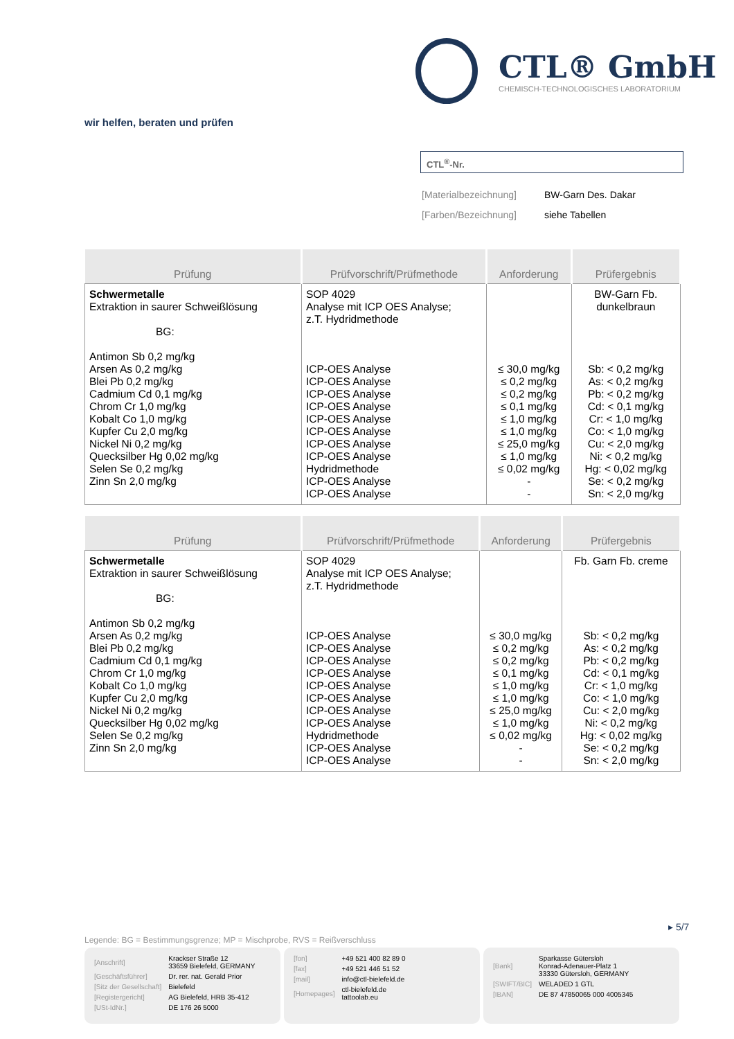CTL® GmbH
CHEMISCH-TECHNOLOGISCHES LABORATORIUM
wir helfen, beraten und prüfen
CTL<sup>®</sup>-Nr.
| [Materialbezeichnung] | BW-Garn Des. Dakar |
| [Farben/Bezeichnung] | siehe Tabellen |
| Prüfung | Prüfvorschrift/Prüfmethode | Anforderung | Prüfergebnis |
| --- | --- | --- | --- |
| Schwermetalle Extraktion in saurer Schweißlösung BG: Antimon Sb 0,2 mg/kg Arsen As 0,2 mg/kg Blei Pb 0,2 mg/kg Cadmium Cd 0,1 mg/kg Chrom Cr 1,0 mg/kg Kobalt Co 1,0 mg/kg Kupfer Cu 2,0 mg/kg Nickel Ni 0,2 mg/kg Quecksilber Hg 0,02 mg/kg Selen Se 0,2 mg/kg Zinn Sn 2,0 mg/kg | SOP 4029 Analyse mit ICP OES Analyse; z.T. Hydridmethode ICP-OES Analyse ICP-OES Analyse ICP-OES Analyse ICP-OES Analyse ICP-OES Analyse ICP-OES Analyse ICP-OES Analyse ICP-OES Analyse Hydridmethode ICP-OES Analyse ICP-OES Analyse | ≤ 30,0 mg/kg ≤ 0,2 mg/kg ≤ 0,2 mg/kg ≤ 0,1 mg/kg ≤ 1,0 mg/kg ≤ 1,0 mg/kg ≤ 25,0 mg/kg ≤ 1,0 mg/kg ≤ 0,02 mg/kg - - | BW-Garn Fb. dunkelbraun Sb: < 0,2 mg/kg As: < 0,2 mg/kg Pb: < 0,2 mg/kg Cd: < 0,1 mg/kg Cr: < 1,0 mg/kg Co: < 1,0 mg/kg Cu: < 2,0 mg/kg Ni: < 0,2 mg/kg Hg: < 0,02 mg/kg Se: < 0,2 mg/kg Sn: < 2,0 mg/kg |
| Prüfung | Prüfvorschrift/Prüfmethode | Anforderung | Prüfergebnis |
| --- | --- | --- | --- |
| Schwermetalle Extraktion in saurer Schweißlösung BG: Antimon Sb 0,2 mg/kg Arsen As 0,2 mg/kg Blei Pb 0,2 mg/kg Cadmium Cd 0,1 mg/kg Chrom Cr 1,0 mg/kg Kobalt Co 1,0 mg/kg Kupfer Cu 2,0 mg/kg Nickel Ni 0,2 mg/kg Quecksilber Hg 0,02 mg/kg Selen Se 0,2 mg/kg Zinn Sn 2,0 mg/kg | SOP 4029 Analyse mit ICP OES Analyse; z.T. Hydridmethode ICP-OES Analyse ICP-OES Analyse ICP-OES Analyse ICP-OES Analyse ICP-OES Analyse ICP-OES Analyse ICP-OES Analyse ICP-OES Analyse Hydridmethode ICP-OES Analyse ICP-OES Analyse | ≤ 30,0 mg/kg ≤ 0,2 mg/kg ≤ 0,2 mg/kg ≤ 0,1 mg/kg ≤ 1,0 mg/kg ≤ 1,0 mg/kg ≤ 25,0 mg/kg ≤ 1,0 mg/kg ≤ 0,02 mg/kg - - | Fb. Garn Fb. creme Sb: < 0,2 mg/kg As: < 0,2 mg/kg Pb: < 0,2 mg/kg Cd: < 0,1 mg/kg Cr: < 1,0 mg/kg Co: < 1,0 mg/kg Cu: < 2,0 mg/kg Ni: < 0,2 mg/kg Hg: < 0,02 mg/kg Se: < 0,2 mg/kg Sn: < 2,0 mg/kg |
▸ 5/7
Legende: BG = Bestimmungsgrenze; MP = Mischprobe, RVS = Reißverschluss
| [Anschrift] | Krackser Straße 12 33659 Bielefeld, GERMANY |
| [Geschäftsführer] | Dr. rer. nat. Gerald Prior |
| [Sitz der Gesellschaft] | Bielefeld |
| [Registergericht] | AG Bielefeld, HRB 35-412 |
| [USt-IdNr.] | DE 176 26 5000 |
| [fon] | +49 521 400 82 89 0 |
| [fax] | +49 521 446 51 52 |
| [mail] | info@ctl-bielefeld.de |
| [Homepages] | ctl-bielefeld.de tattoolab.eu |
| [Bank] | Sparkasse Gütersloh Konrad-Adenauer-Platz 1 33330 Gütersloh, GERMANY |
| [SWIFT/BIC] | WELADED 1 GTL |
| [IBAN] | DE 87 47850065 000 4005345 |